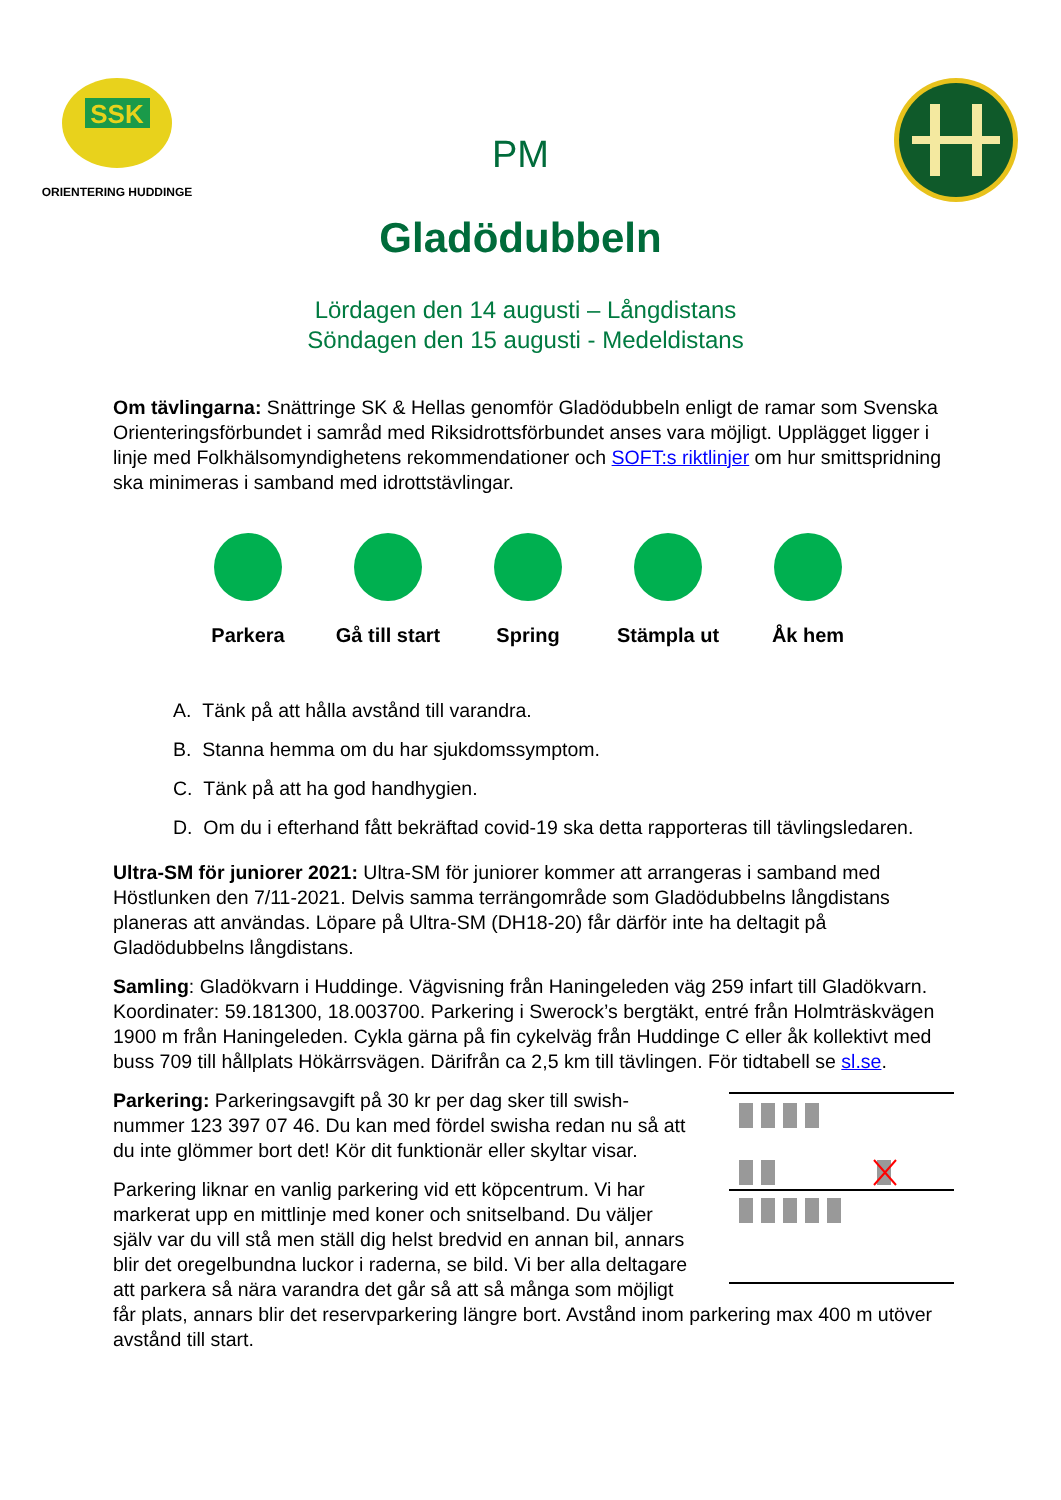SSK
ORIENTERING HUDDINGE
PM
Gladödubbeln
Lördagen den 14 augusti – Långdistans
Söndagen den 15 augusti - Medeldistans
Om tävlingarna: Snättringe SK & Hellas genomför Gladödubbeln enligt de ramar som Svenska Orienteringsförbundet i samråd med Riksidrottsförbundet anses vara möjligt. Upplägget ligger i linje med Folkhälsomyndighetens rekommendationer och SOFT:s riktlinjer om hur smittspridning ska minimeras i samband med idrottstävlingar.
Parkera Gå till start
Spring Stämpla ut Åk hem
A. Tänk på att hålla avstånd till varandra.
B. Stanna hemma om du har sjukdomssymptom.
C. Tänk på att ha god handhygien.
D. Om du i efterhand fått bekräftad covid-19 ska detta rapporteras till tävlingsledaren.
Ultra-SM för juniorer 2021: Ultra-SM för juniorer kommer att arrangeras i samband med Höstlunken den 7/11-2021. Delvis samma terrängområde som Gladödubbelns långdistans planeras att användas. Löpare på Ultra-SM (DH18-20) får därför inte ha deltagit på Gladödubbelns långdistans.
Samling: Gladökvarn i Huddinge. Vägvisning från Haningeleden väg 259 infart till Gladökvarn. Koordinater: 59.181300, 18.003700. Parkering i Swerock’s bergtäkt, entré från Holmträskvägen 1900 m från Haningeleden. Cykla gärna på fin cykelväg från Huddinge C eller åk kollektivt med buss 709 till hållplats Hökärrsvägen. Därifrån ca 2,5 km till tävlingen. För tidtabell se sl.se.
Parkering: Parkeringsavgift på 30 kr per dag sker till swish-nummer 123 397 07 46. Du kan med fördel swisha redan nu så att du inte glömmer bort det! Kör dit funktionär eller skyltar visar.
Parkering liknar en vanlig parkering vid ett köpcentrum. Vi har markerat upp en mittlinje med koner och snitselband. Du väljer själv var du vill stå men ställ dig helst bredvid en annan bil, annars blir det oregelbundna luckor i raderna, se bild. Vi ber alla deltagare att parkera så nära varandra det går så att så många som möjligt får plats, annars blir det reservparkering längre bort. Avstånd inom parkering max 400 m utöver avstånd till start.